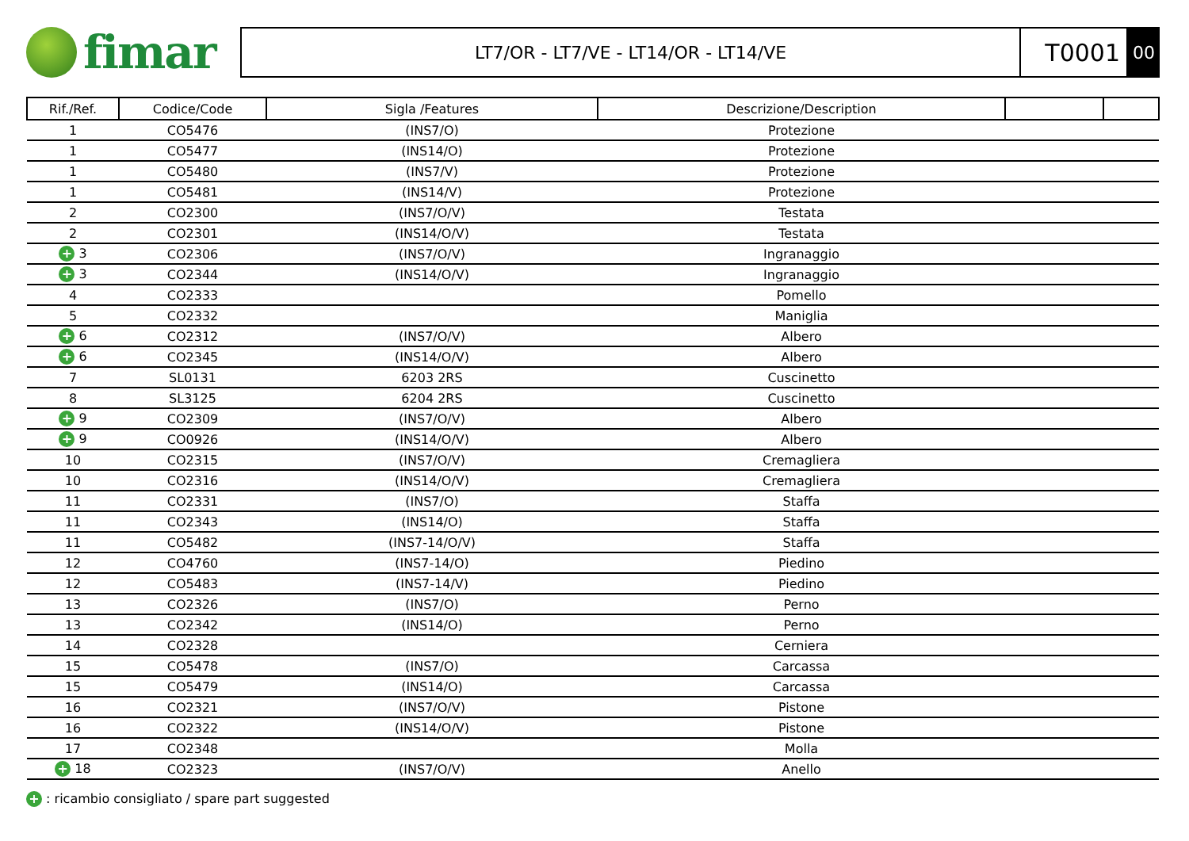fimar
LT7/OR - LT7/VE - LT14/OR - LT14/VE
T0001
00
| Rif./Ref. | Codice/Code | Sigla /Features | Descrizione/Description | | |
| --- | --- | --- | --- | --- | --- |
| 1 | CO5476 | (INS7/O) | Protezione | | |
| 1 | CO5477 | (INS14/O) | Protezione | | |
| 1 | CO5480 | (INS7/V) | Protezione | | |
| 1 | CO5481 | (INS14/V) | Protezione | | |
| 2 | CO2300 | (INS7/O/V) | Testata | | |
| 2 | CO2301 | (INS14/O/V) | Testata | | |
| + 3 | CO2306 | (INS7/O/V) | Ingranaggio | | |
| + 3 | CO2344 | (INS14/O/V) | Ingranaggio | | |
| 4 | CO2333 | | Pomello | | |
| 5 | CO2332 | | Maniglia | | |
| + 6 | CO2312 | (INS7/O/V) | Albero | | |
| + 6 | CO2345 | (INS14/O/V) | Albero | | |
| 7 | SL0131 | 6203 2RS | Cuscinetto | | |
| 8 | SL3125 | 6204 2RS | Cuscinetto | | |
| + 9 | CO2309 | (INS7/O/V) | Albero | | |
| + 9 | CO0926 | (INS14/O/V) | Albero | | |
| 10 | CO2315 | (INS7/O/V) | Cremagliera | | |
| 10 | CO2316 | (INS14/O/V) | Cremagliera | | |
| 11 | CO2331 | (INS7/O) | Staffa | | |
| 11 | CO2343 | (INS14/O) | Staffa | | |
| 11 | CO5482 | (INS7-14/O/V) | Staffa | | |
| 12 | CO4760 | (INS7-14/O) | Piedino | | |
| 12 | CO5483 | (INS7-14/V) | Piedino | | |
| 13 | CO2326 | (INS7/O) | Perno | | |
| 13 | CO2342 | (INS14/O) | Perno | | |
| 14 | CO2328 | | Cerniera | | |
| 15 | CO5478 | (INS7/O) | Carcassa | | |
| 15 | CO5479 | (INS14/O) | Carcassa | | |
| 16 | CO2321 | (INS7/O/V) | Pistone | | |
| 16 | CO2322 | (INS14/O/V) | Pistone | | |
| 17 | CO2348 | | Molla | | |
| + 18 | CO2323 | (INS7/O/V) | Anello | | |
+ : ricambio consigliato / spare part suggested